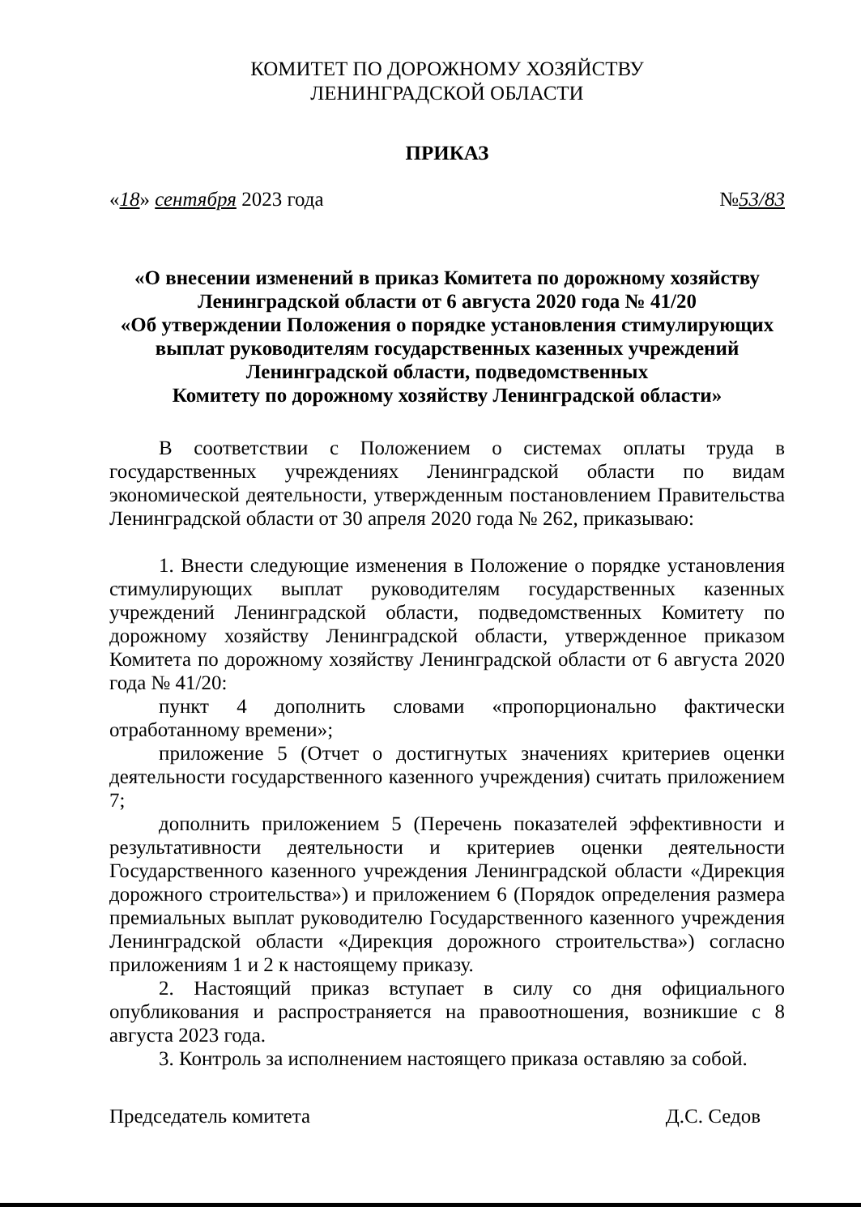КОМИТЕТ ПО ДОРОЖНОМУ ХОЗЯЙСТВУ
ЛЕНИНГРАДСКОЙ ОБЛАСТИ
ПРИКАЗ
«18» сентября 2023 года №53/83
«О внесении изменений в приказ Комитета по дорожному хозяйству Ленинградской области от 6 августа 2020 года № 41/20
«Об утверждении Положения о порядке установления стимулирующих выплат руководителям государственных казенных учреждений Ленинградской области, подведомственных
Комитету по дорожному хозяйству Ленинградской области»
В соответствии с Положением о системах оплаты труда в государственных учреждениях Ленинградской области по видам экономической деятельности, утвержденным постановлением Правительства Ленинградской области от 30 апреля 2020 года № 262, приказываю:
1. Внести следующие изменения в Положение о порядке установления стимулирующих выплат руководителям государственных казенных учреждений Ленинградской области, подведомственных Комитету по дорожному хозяйству Ленинградской области, утвержденное приказом Комитета по дорожному хозяйству Ленинградской области от 6 августа 2020 года № 41/20:
пункт 4 дополнить словами «пропорционально фактически отработанному времени»;
приложение 5 (Отчет о достигнутых значениях критериев оценки деятельности государственного казенного учреждения) считать приложением 7;
дополнить приложением 5 (Перечень показателей эффективности и результативности деятельности и критериев оценки деятельности Государственного казенного учреждения Ленинградской области «Дирекция дорожного строительства») и приложением 6 (Порядок определения размера премиальных выплат руководителю Государственного казенного учреждения Ленинградской области «Дирекция дорожного строительства») согласно приложениям 1 и 2 к настоящему приказу.
2. Настоящий приказ вступает в силу со дня официального опубликования и распространяется на правоотношения, возникшие с 8 августа 2023 года.
3. Контроль за исполнением настоящего приказа оставляю за собой.
Председатель комитета Д.С. Седов